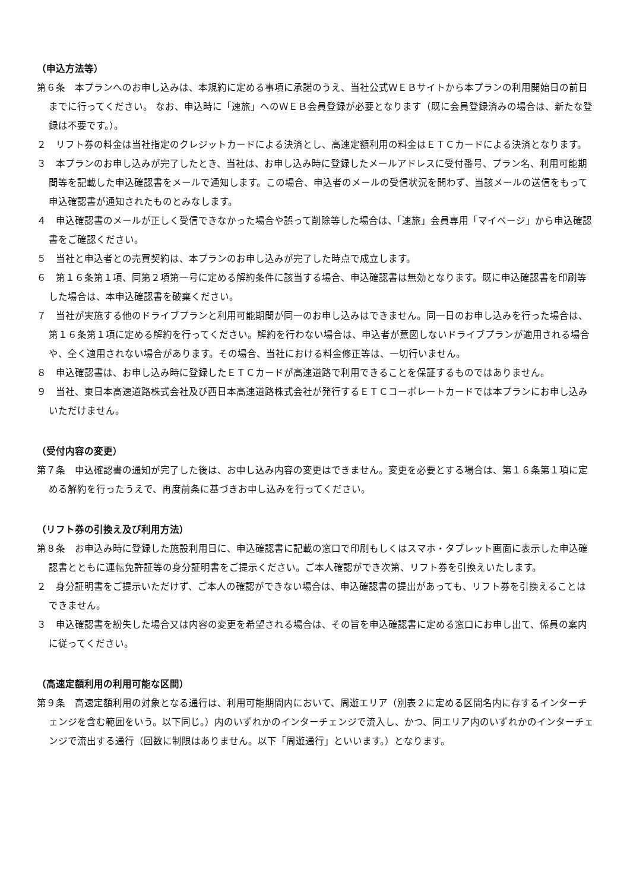（申込方法等）
第６条　本プランへのお申し込みは、本規約に定める事項に承諾のうえ、当社公式ＷＥＢサイトから本プランの利用開始日の前日までに行ってください。 なお、申込時に「速旅」へのＷＥＢ会員登録が必要となります（既に会員登録済みの場合は、新たな登録は不要です。）。
２　リフト券の料金は当社指定のクレジットカードによる決済とし、高速定額利用の料金はＥＴＣカードによる決済となります。
３　本プランのお申し込みが完了したとき、当社は、お申し込み時に登録したメールアドレスに受付番号、プラン名、利用可能期間等を記載した申込確認書をメールで通知します。この場合、申込者のメールの受信状況を問わず、当該メールの送信をもって申込確認書が通知されたものとみなします。
４　申込確認書のメールが正しく受信できなかった場合や誤って削除等した場合は、「速旅」会員専用「マイページ」から申込確認書をご確認ください。
５　当社と申込者との売買契約は、本プランのお申し込みが完了した時点で成立します。
６　第１６条第１項、同第２項第一号に定める解約条件に該当する場合、申込確認書は無効となります。既に申込確認書を印刷等した場合は、本申込確認書を破棄ください。
７　当社が実施する他のドライブプランと利用可能期間が同一のお申し込みはできません。同一日のお申し込みを行った場合は、第１６条第１項に定める解約を行ってください。解約を行わない場合は、申込者が意図しないドライブプランが適用される場合や、全く適用されない場合があります。その場合、当社における料金修正等は、一切行いません。
８　申込確認書は、お申し込み時に登録したＥＴＣカードが高速道路で利用できることを保証するものではありません。
９　当社、東日本高速道路株式会社及び西日本高速道路株式会社が発行するＥＴＣコーポレートカードでは本プランにお申し込みいただけません。
（受付内容の変更）
第７条　申込確認書の通知が完了した後は、お申し込み内容の変更はできません。変更を必要とする場合は、第１６条第１項に定める解約を行ったうえで、再度前条に基づきお申し込みを行ってください。
（リフト券の引換え及び利用方法）
第８条　お申込み時に登録した施設利用日に、申込確認書に記載の窓口で印刷もしくはスマホ・タブレット画面に表示した申込確認書とともに運転免許証等の身分証明書をご提示ください。ご本人確認ができ次第、リフト券を引換えいたします。
２　身分証明書をご提示いただけず、ご本人の確認ができない場合は、申込確認書の提出があっても、リフト券を引換えることはできません。
３　申込確認書を紛失した場合又は内容の変更を希望される場合は、その旨を申込確認書に定める窓口にお申し出て、係員の案内に従ってください。
（高速定額利用の利用可能な区間）
第９条　高速定額利用の対象となる通行は、利用可能期間内において、周遊エリア（別表２に定める区間名内に存するインターチェンジを含む範囲をいう。以下同じ。）内のいずれかのインターチェンジで流入し、かつ、同エリア内のいずれかのインターチェンジで流出する通行（回数に制限はありません。以下「周遊通行」といいます。）となります。